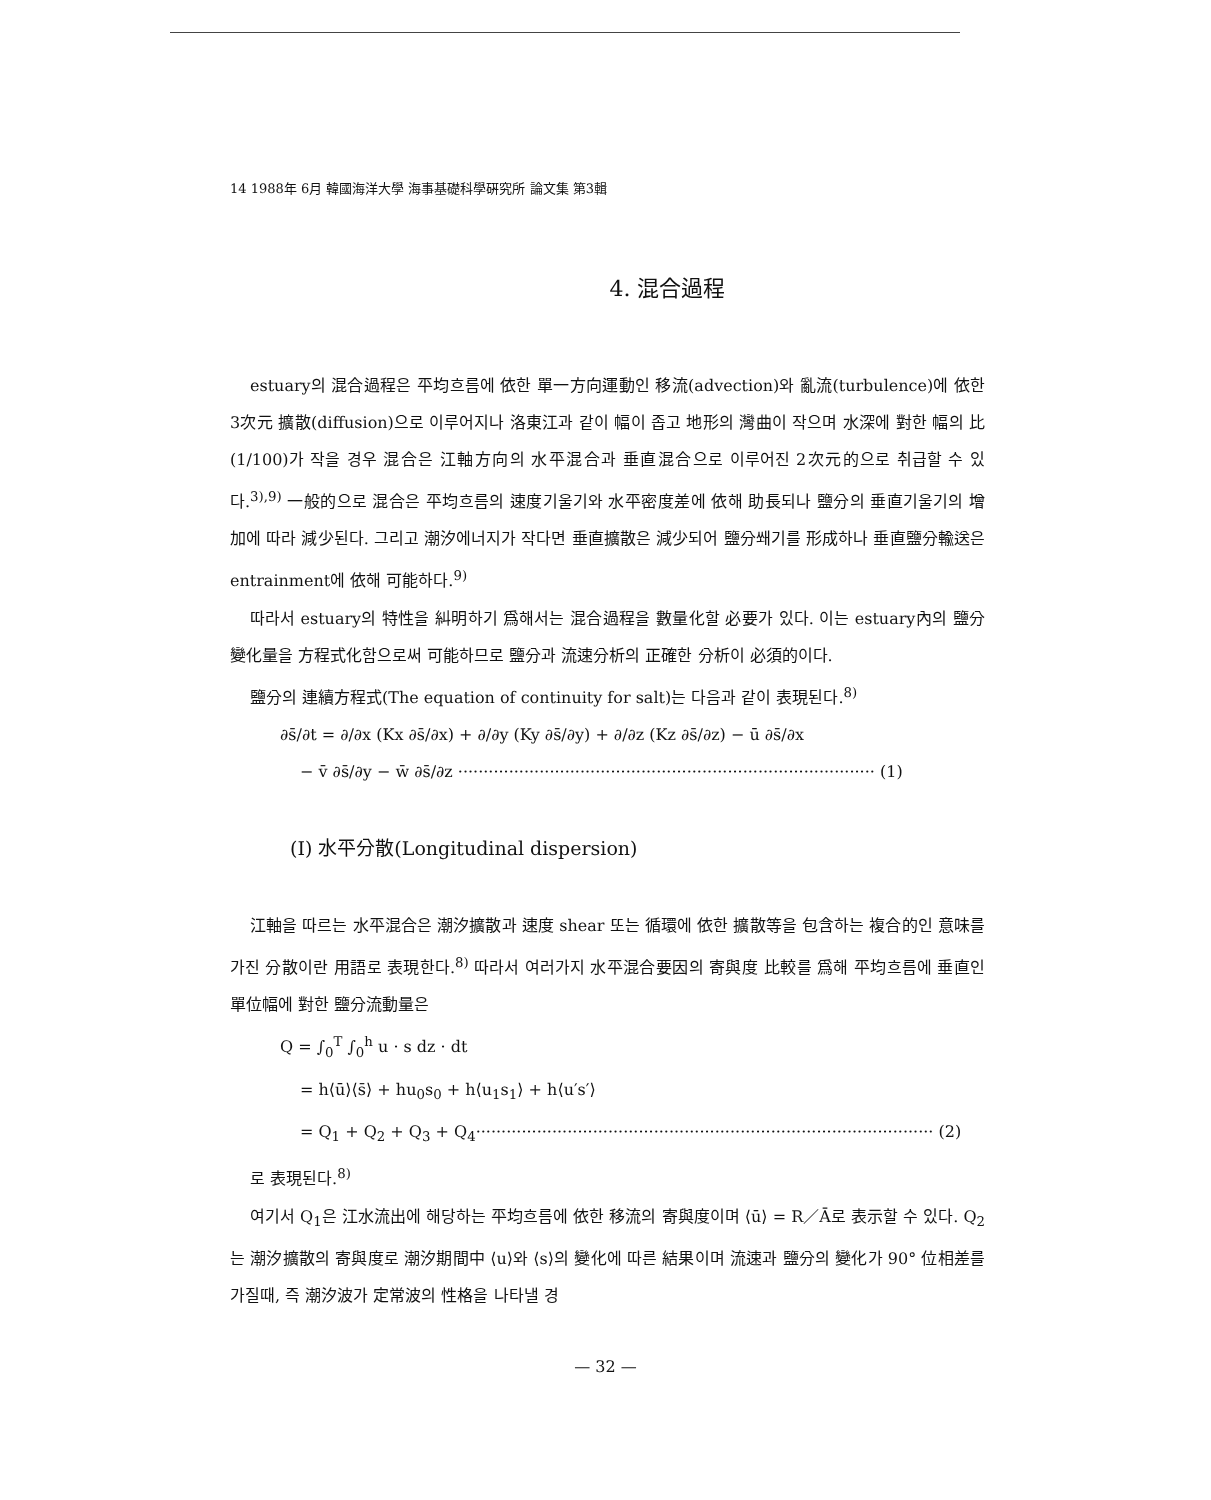14 1988年 6月 韓國海洋大學 海事基礎科學硏究所 論文集 第3輯
4. 混合過程
estuary의 混合過程은 平均흐름에 依한 單一方向運動인 移流(advection)와 亂流(turbulence)에 依한 3次元 擴散(diffusion)으로 이루어지나 洛東江과 같이 幅이 좁고 地形의 灣曲이 작으며 水深에 對한 幅의 比(1/100)가 작을 경우 混合은 江軸方向의 水平混合과 垂直混合으로 이루어진 2次元的으로 취급할 수 있다.<sup>3),9)</sup> 一般的으로 混合은 平均흐름의 速度기울기와 水平密度差에 依해 助長되나 鹽分의 垂直기울기의 增加에 따라 減少된다. 그리고 潮汐에너지가 작다면 垂直擴散은 減少되어 鹽分쐐기를 形成하나 垂直鹽分輸送은 entrainment에 依해 可能하다.<sup>9)</sup>
따라서 estuary의 特性을 糾明하기 爲해서는 混合過程을 數量化할 必要가 있다. 이는 estuary內의 鹽分變化量을 方程式化함으로써 可能하므로 鹽分과 流速分析의 正確한 分析이 必須的이다.
鹽分의 連續方程式(The equation of continuity for salt)는 다음과 같이 表現된다.<sup>8)</sup>
∂s̄/∂t = ∂/∂x (Kx ∂s̄/∂x) + ∂/∂y (Ky ∂s̄/∂y) + ∂/∂z (Kz ∂s̄/∂z) − ū ∂s̄/∂x
− v̄ ∂s̄/∂y − w̄ ∂s̄/∂z ·················································································· (1)
(Ⅰ) 水平分散(Longitudinal dispersion)
江軸을 따르는 水平混合은 潮汐擴散과 速度 shear 또는 循環에 依한 擴散等을 包含하는 複合的인 意味를 가진 分散이란 用語로 表現한다.<sup>8)</sup> 따라서 여러가지 水平混合要因의 寄與度 比較를 爲해 平均흐름에 垂直인 單位幅에 對한 鹽分流動量은
Q = ∫<sub>0</sub><sup>T</sup> ∫<sub>0</sub><sup>h</sup> u · s dz · dt
= h⟨ū⟩⟨s̄⟩ + hu<sub>0</sub>s<sub>0</sub> + h⟨u<sub>1</sub>s<sub>1</sub>⟩ + h⟨u′s′⟩
= Q<sub>1</sub> + Q<sub>2</sub> + Q<sub>3</sub> + Q<sub>4</sub>·························································································· (2)
로 表現된다.<sup>8)</sup>
여기서 Q<sub>1</sub>은 江水流出에 해당하는 平均흐름에 依한 移流의 寄與度이며 ⟨ū⟩ = R／Ā로 表示할 수 있다. Q<sub>2</sub>는 潮汐擴散의 寄與度로 潮汐期間中 ⟨u⟩와 ⟨s⟩의 變化에 따른 結果이며 流速과 鹽分의 變化가 90° 位相差를 가질때, 즉 潮汐波가 定常波의 性格을 나타낼 경
— 32 —